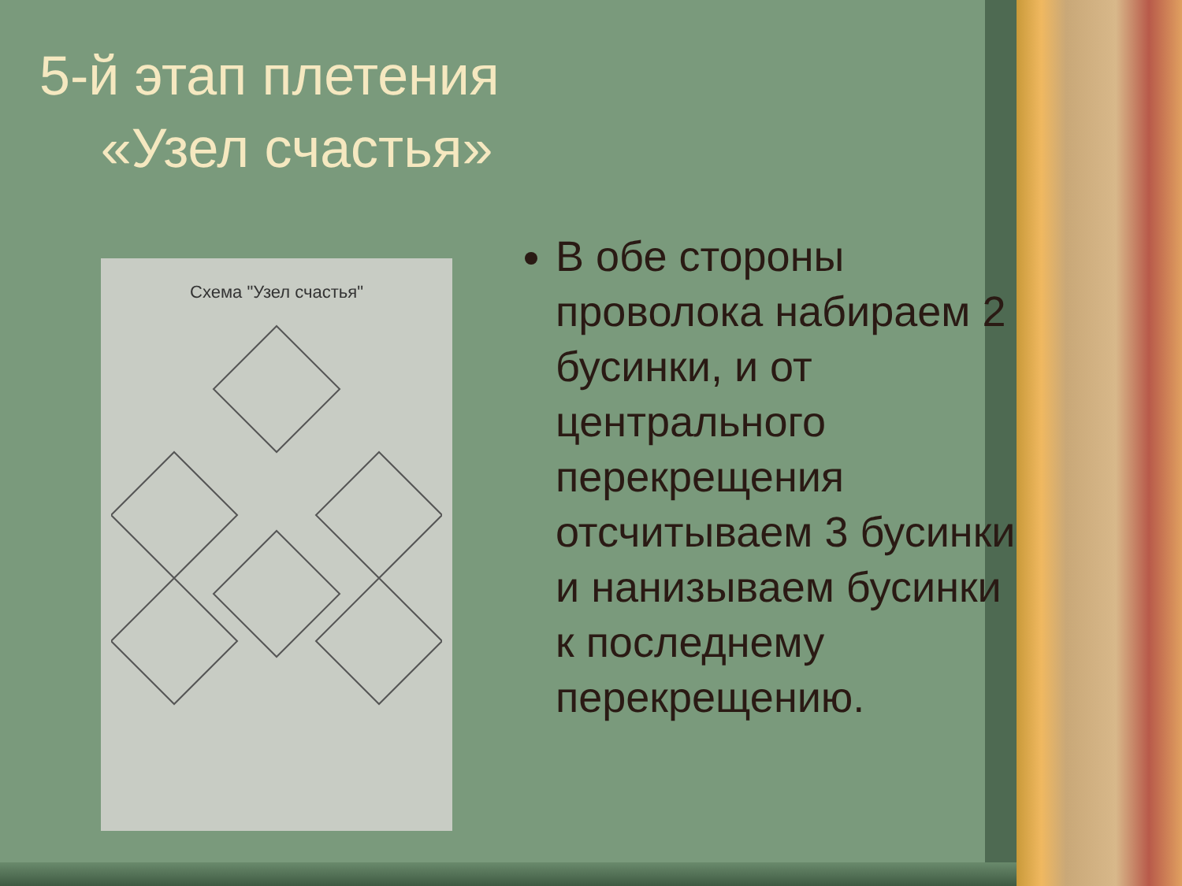5-й этап плетения
«Узел счастья»
Схема "Узел счастья"
В обе стороны проволока набираем 2 бусинки, и от центрального перекрещения отсчитываем 3 бусинки и нанизываем бусинки к последнему перекрещению.